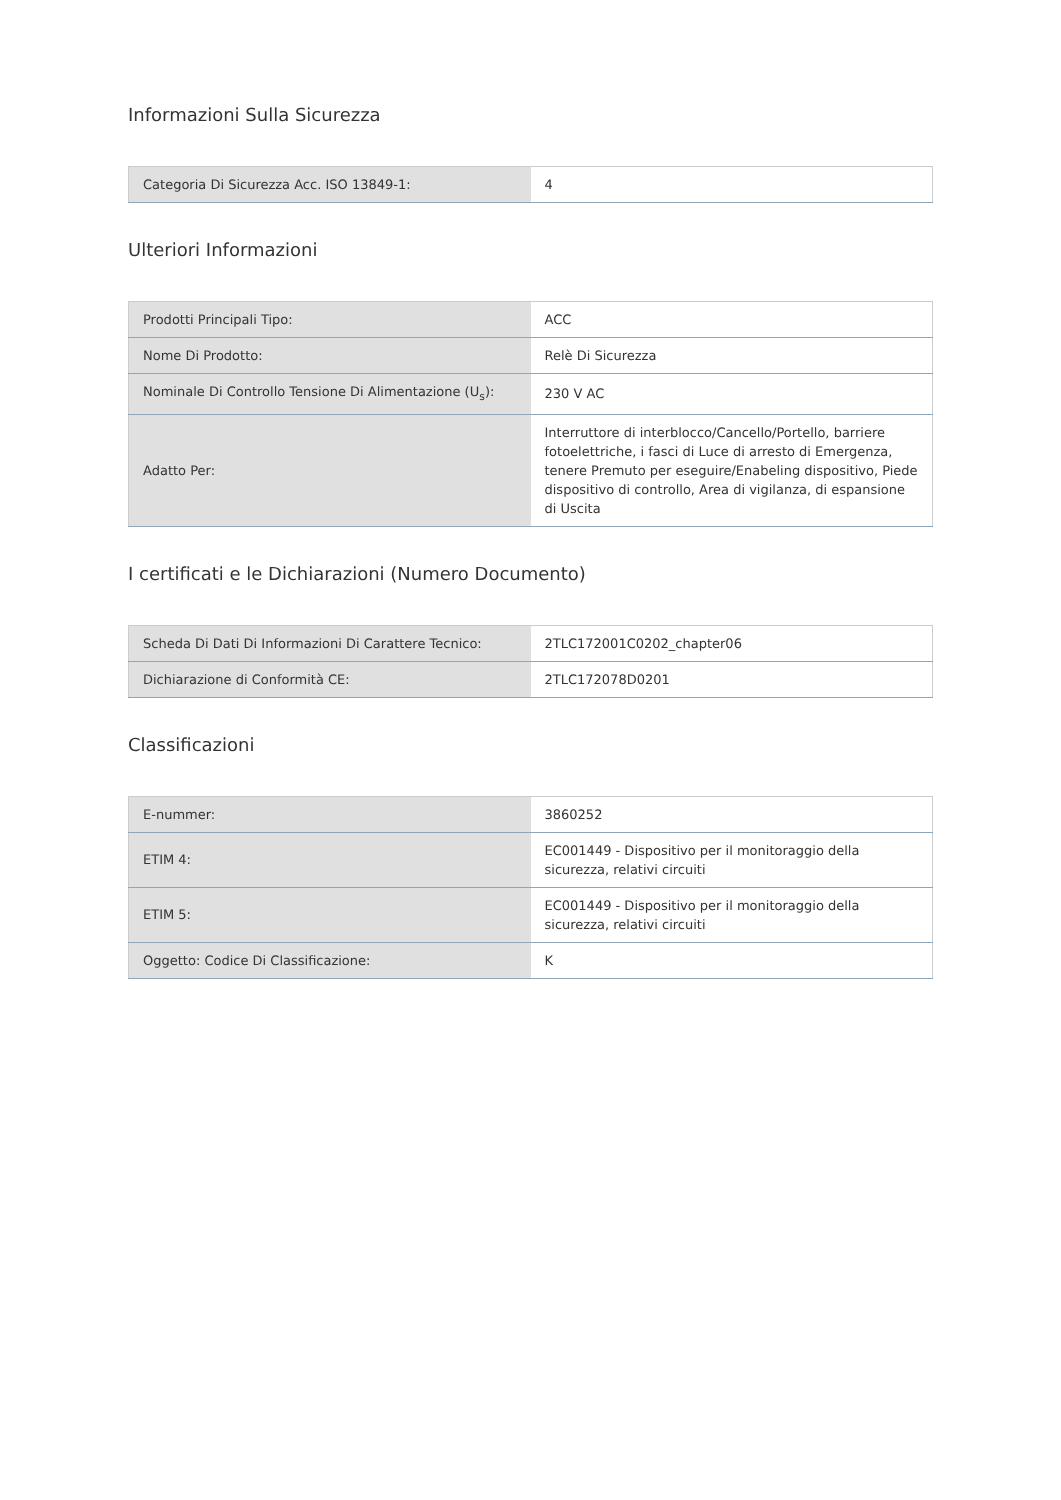Informazioni Sulla Sicurezza
| Categoria Di Sicurezza Acc. ISO 13849-1: | 4 |
Ulteriori Informazioni
| Prodotti Principali Tipo: | ACC |
| Nome Di Prodotto: | Relè Di Sicurezza |
| Nominale Di Controllo Tensione Di Alimentazione (U<sub>s</sub>): | 230 V AC |
| Adatto Per: | Interruttore di interblocco/Cancello/Portello, barriere fotoelettriche, i fasci di Luce di arresto di Emergenza, tenere Premuto per eseguire/Enabeling dispositivo, Piede dispositivo di controllo, Area di vigilanza, di espansione di Uscita |
I certificati e le Dichiarazioni (Numero Documento)
| Scheda Di Dati Di Informazioni Di Carattere Tecnico: | 2TLC172001C0202_chapter06 |
| Dichiarazione di Conformità CE: | 2TLC172078D0201 |
Classificazioni
| E-nummer: | 3860252 |
| ETIM 4: | EC001449 - Dispositivo per il monitoraggio della sicurezza, relativi circuiti |
| ETIM 5: | EC001449 - Dispositivo per il monitoraggio della sicurezza, relativi circuiti |
| Oggetto: Codice Di Classificazione: | K |